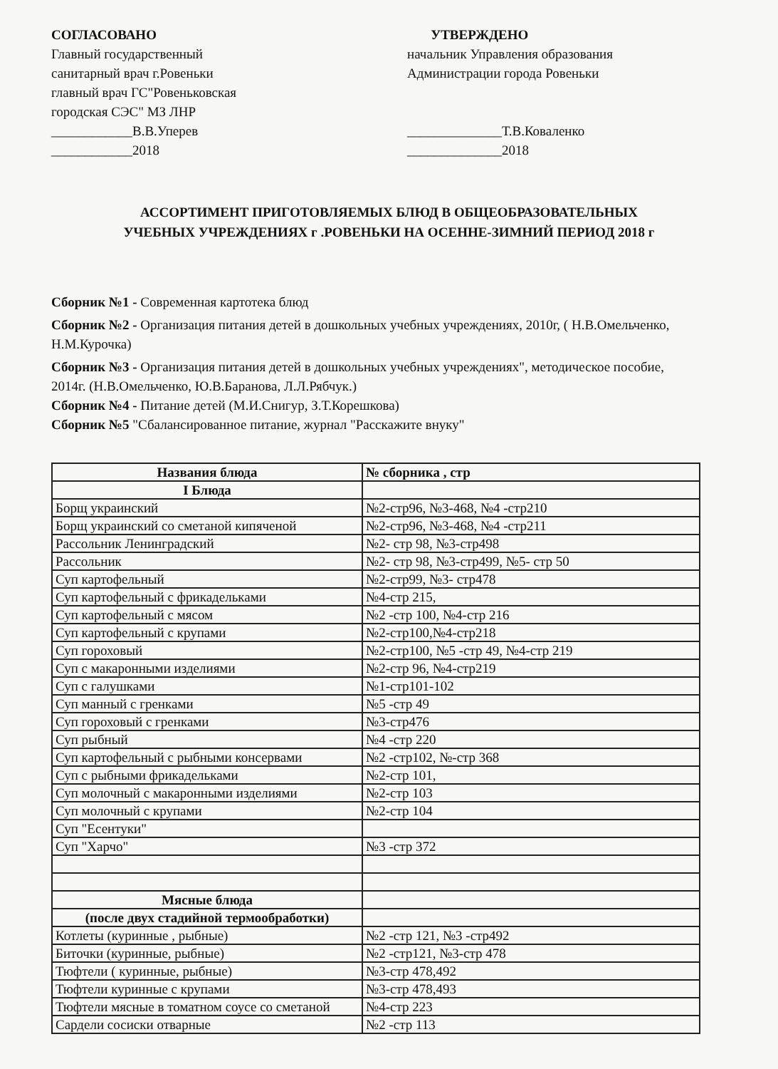СОГЛАСОВАНО
Главный государственный
санитарный врач г.Ровеньки
главный врач ГС"Ровеньковская
городская СЭС" МЗ ЛНР
____________В.В.Уперев
____________2018
УТВЕРЖДЕНО
начальник Управления образования
Администрации города Ровеньки
______________Т.В.Коваленко
______________2018
АССОРТИМЕНТ ПРИГОТОВЛЯЕМЫХ БЛЮД В ОБЩЕОБРАЗОВАТЕЛЬНЫХ
УЧЕБНЫХ УЧРЕЖДЕНИЯХ г .РОВЕНЬКИ НА ОСЕННЕ-ЗИМНИЙ ПЕРИОД 2018 г
Сборник №1 - Современная картотека блюд
Сборник №2 - Организация питания детей в дошкольных учебных учреждениях, 2010г, ( Н.В.Омельченко, Н.М.Курочка)
Сборник №3 - Организация питания детей в дошкольных учебных учреждениях", методическое пособие, 2014г. (Н.В.Омельченко, Ю.В.Баранова, Л.Л.Рябчук.)
Сборник №4 - Питание детей (М.И.Снигур, З.Т.Корешкова)
Сборник №5 "Сбалансированное питание, журнал "Расскажите внуку"
| Названия блюда | № сборника , стр |
| --- | --- |
| I Блюда | |
| Борщ украинский | №2-стр96, №3-468, №4 -стр210 |
| Борщ украинский со сметаной кипяченой | №2-стр96, №3-468, №4 -стр211 |
| Рассольник Ленинградский | №2- стр 98, №3-стр498 |
| Рассольник | №2- стр 98, №3-стр499, №5- стр 50 |
| Суп картофельный | №2-стр99, №3- стр478 |
| Суп картофельный с фрикадельками | №4-стр 215, |
| Суп картофельный с мясом | №2 -стр 100, №4-стр 216 |
| Суп картофельный с крупами | №2-стр100,№4-стр218 |
| Суп гороховый | №2-стр100, №5 -стр 49, №4-стр 219 |
| Суп с макаронными изделиями | №2-стр 96, №4-стр219 |
| Суп с галушками | №1-стр101-102 |
| Суп манный с гренками | №5 -стр 49 |
| Суп гороховый с гренками | №3-стр476 |
| Суп рыбный | №4 -стр 220 |
| Суп картофельный с рыбными консервами | №2 -стр102, №-стр 368 |
| Суп с рыбными фрикадельками | №2-стр 101, |
| Суп молочный с макаронными изделиями | №2-стр 103 |
| Суп молочный с крупами | №2-стр 104 |
| Суп "Есентуки" | |
| Суп "Харчо" | №3 -стр 372 |
| Мясные блюда | |
| (после двух стадийной термообработки) | |
| Котлеты (куринные , рыбные) | №2 -стр 121, №3 -стр492 |
| Биточки (куринные, рыбные) | №2 -стр121, №3-стр 478 |
| Тюфтели ( куринные, рыбные) | №3-стр 478,492 |
| Тюфтели куринные с крупами | №3-стр 478,493 |
| Тюфтели мясные в томатном соусе со сметаной | №4-стр 223 |
| Сардели сосиски отварные | №2 -стр 113 |